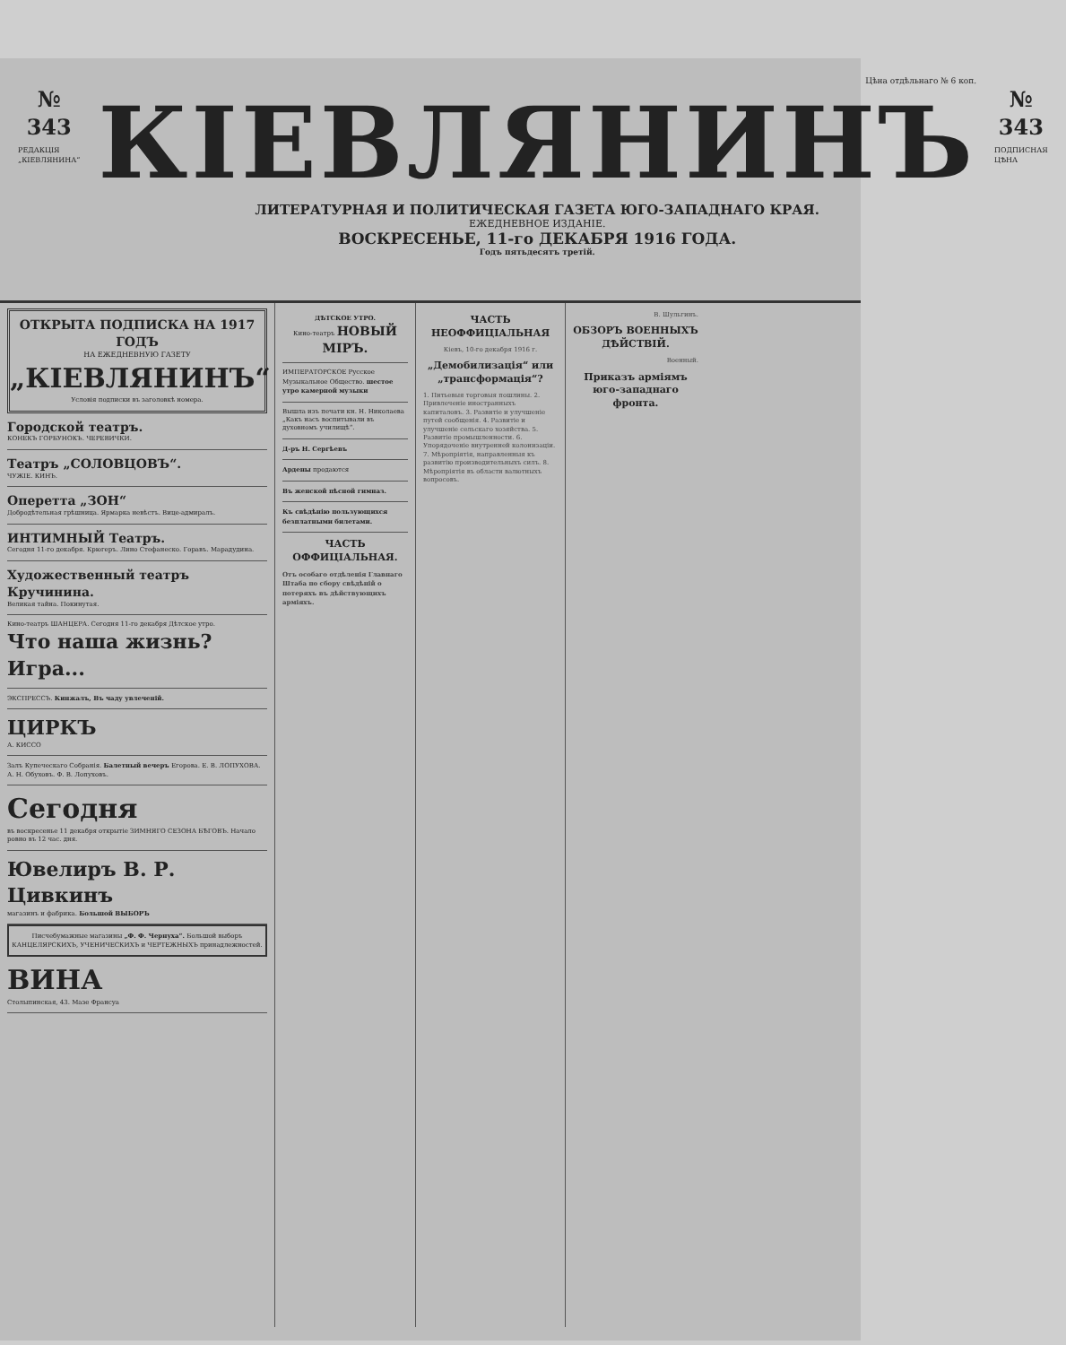№ 343
РЕДАКЦІЯ „КІЕВЛЯНИНА“
Цѣна отдѣльнаго № 6 коп.
КІЕВЛЯНИНЪ
ЛИТЕРАТУРНАЯ И ПОЛИТИЧЕСКАЯ ГАЗЕТА ЮГО-ЗАПАДНАГО КРАЯ.
ЕЖЕДНЕВНОЕ ИЗДАНІЕ.
ВОСКРЕСЕНЬЕ, 11-го ДЕКАБРЯ 1916 ГОДА.
Годъ пятьдесятъ третій.
№ 343
ПОДПИСНАЯ ЦѢНА
ОТКРЫТА ПОДПИСКА НА 1917 ГОДЪ
НА ЕЖЕДНЕВНУЮ ГАЗЕТУ
„КІЕВЛЯНИНЪ“
Условія подписки въ заголовкѣ номера.
Городской театръ.
КОНЕКЪ ГОРБУНОКЪ. ЧЕРЕВИЧКИ.
Театръ „СОЛОВЦОВЪ“.
ЧУЖІЕ. КИНЪ.
Оперетта „ЗОН“
Добродѣтельная грѣшница. Ярмарка невѣстъ. Вице-адмиралъ.
ИНТИМНЫЙ Театръ.
Сегодня 11-го декабря. Крюгеръ. Лино Стефанеско. Горавъ. Марадудина.
Художественный театръ Кручинина.
Великая тайна. Покинутая.
Кино-театръ ШАНЦЕРА. Сегодня 11-го декабря Дѣтское утро.
Что наша жизнь? Игра...
ЭКСПРЕССЪ. Кинжалъ, Въ чаду увлеченій.
ЦИРКЪ
А. КИССО
Залъ Купеческаго Собранія. Балетный вечеръ Егорова. Е. В. ЛОПУХОВА. А. Н. Обуховъ. Ф. В. Лопуховъ.
Сегодня
въ воскресенье 11 декабря открытіе ЗИМНЯГО СЕЗОНА БѢГОВЪ. Начало ровно въ 12 час. дня.
Ювелиръ В. Р. Цивкинъ
магазинъ и фабрика. Большой ВЫБОРЪ
Писчебумажные магазины „Ф. Ф. Чернуха“. Большой выборъ КАНЦЕЛЯРСКИХЪ, УЧЕНИЧЕСКИХЪ и ЧЕРТЕЖНЫХЪ принадлежностей.
ВИНА
Столыпинская, 43. Мазе Франсуа
ДѢТСКОЕ УТРО.
Кино-театръ НОВЫЙ МІРЪ.
ИМПЕРАТОРСКОЕ Русское Музыкальное Общество. шестое утро камерной музыки
Вышла изъ печати кн. Н. Николаева „Какъ насъ воспитывали въ духовномъ училищѣ“.
Д-ръ Н. Сергѣевъ
Ардены продаются
Въ женской пѣсной гимназ.
Къ свѣдѣнію пользующихся безплатными билетами.
ЧАСТЬ ОФФИЦІАЛЬНАЯ.
Отъ особаго отдѣленія Главнаго Штаба по сбору свѣдѣній о потеряхъ въ дѣйствующихъ арміяхъ.
ЧАСТЬ НЕОФФИЦІАЛЬНАЯ
Кіевъ, 10-го декабря 1916 г.
„Демобилизація“ или „трансформація“?
1. Питьевыя торговыя пошлины. 2. Привлеченіе иностранныхъ капиталовъ. 3. Развитіе и улучшеніе путей сообщенія. 4. Развитіе и улучшеніе сельскаго хозяйства. 5. Развитіе промышленности. 6. Упорядоченіе внутренней колонизаціи. 7. Мѣропріятія, направленныя къ развитію производительныхъ силъ. 8. Мѣропріятія въ области валютныхъ вопросовъ.
В. Шульгинъ.
ОБЗОРЪ ВОЕННЫХЪ ДѢЙСТВІЙ.
Военный.
Приказъ арміямъ юго-западнаго фронта.